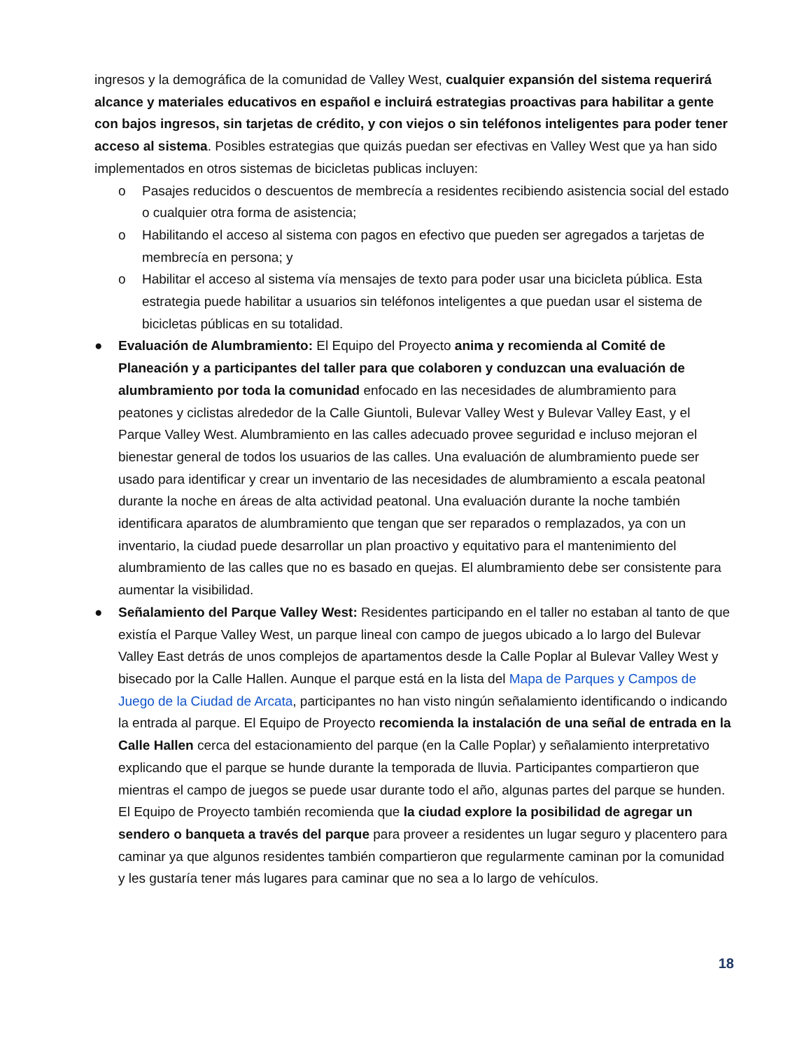ingresos y la demográfica de la comunidad de Valley West, cualquier expansión del sistema requerirá alcance y materiales educativos en español e incluirá estrategias proactivas para habilitar a gente con bajos ingresos, sin tarjetas de crédito, y con viejos o sin teléfonos inteligentes para poder tener acceso al sistema. Posibles estrategias que quizás puedan ser efectivas en Valley West que ya han sido implementados en otros sistemas de bicicletas publicas incluyen:
o Pasajes reducidos o descuentos de membrecía a residentes recibiendo asistencia social del estado o cualquier otra forma de asistencia;
o Habilitando el acceso al sistema con pagos en efectivo que pueden ser agregados a tarjetas de membrecía en persona; y
o Habilitar el acceso al sistema vía mensajes de texto para poder usar una bicicleta pública. Esta estrategia puede habilitar a usuarios sin teléfonos inteligentes a que puedan usar el sistema de bicicletas públicas en su totalidad.
● Evaluación de Alumbramiento: El Equipo del Proyecto anima y recomienda al Comité de Planeación y a participantes del taller para que colaboren y conduzcan una evaluación de alumbramiento por toda la comunidad enfocado en las necesidades de alumbramiento para peatones y ciclistas alrededor de la Calle Giuntoli, Bulevar Valley West y Bulevar Valley East, y el Parque Valley West. Alumbramiento en las calles adecuado provee seguridad e incluso mejoran el bienestar general de todos los usuarios de las calles. Una evaluación de alumbramiento puede ser usado para identificar y crear un inventario de las necesidades de alumbramiento a escala peatonal durante la noche en áreas de alta actividad peatonal. Una evaluación durante la noche también identificara aparatos de alumbramiento que tengan que ser reparados o remplazados, ya con un inventario, la ciudad puede desarrollar un plan proactivo y equitativo para el mantenimiento del alumbramiento de las calles que no es basado en quejas. El alumbramiento debe ser consistente para aumentar la visibilidad.
● Señalamiento del Parque Valley West: Residentes participando en el taller no estaban al tanto de que existía el Parque Valley West, un parque lineal con campo de juegos ubicado a lo largo del Bulevar Valley East detrás de unos complejos de apartamentos desde la Calle Poplar al Bulevar Valley West y bisecado por la Calle Hallen. Aunque el parque está en la lista del Mapa de Parques y Campos de Juego de la Ciudad de Arcata, participantes no han visto ningún señalamiento identificando o indicando la entrada al parque. El Equipo de Proyecto recomienda la instalación de una señal de entrada en la Calle Hallen cerca del estacionamiento del parque (en la Calle Poplar) y señalamiento interpretativo explicando que el parque se hunde durante la temporada de lluvia. Participantes compartieron que mientras el campo de juegos se puede usar durante todo el año, algunas partes del parque se hunden. El Equipo de Proyecto también recomienda que la ciudad explore la posibilidad de agregar un sendero o banqueta a través del parque para proveer a residentes un lugar seguro y placentero para caminar ya que algunos residentes también compartieron que regularmente caminan por la comunidad y les gustaría tener más lugares para caminar que no sea a lo largo de vehículos.
18